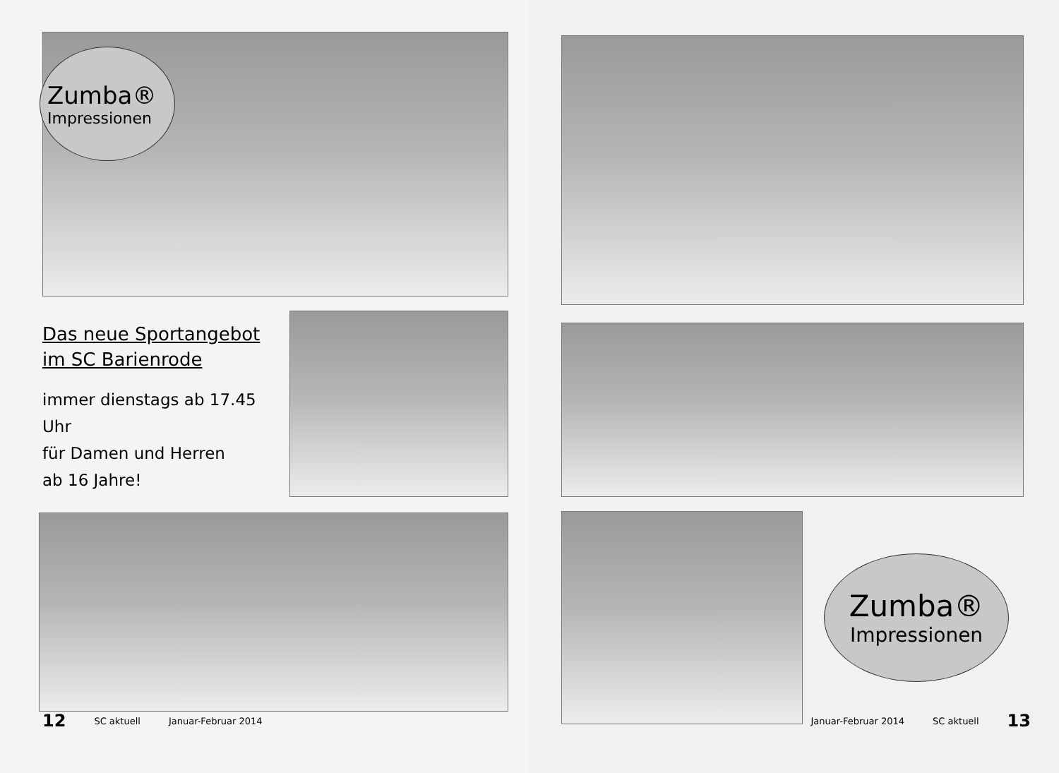Zumba®
Impressionen
Das neue Sportangebot
im SC Barienrode
immer dienstags ab 17.45 Uhr
für Damen und Herren
ab 16 Jahre!
12 SC aktuell Januar-Februar 2014
Zumba®
Impressionen
Januar-Februar 2014 SC aktuell 13